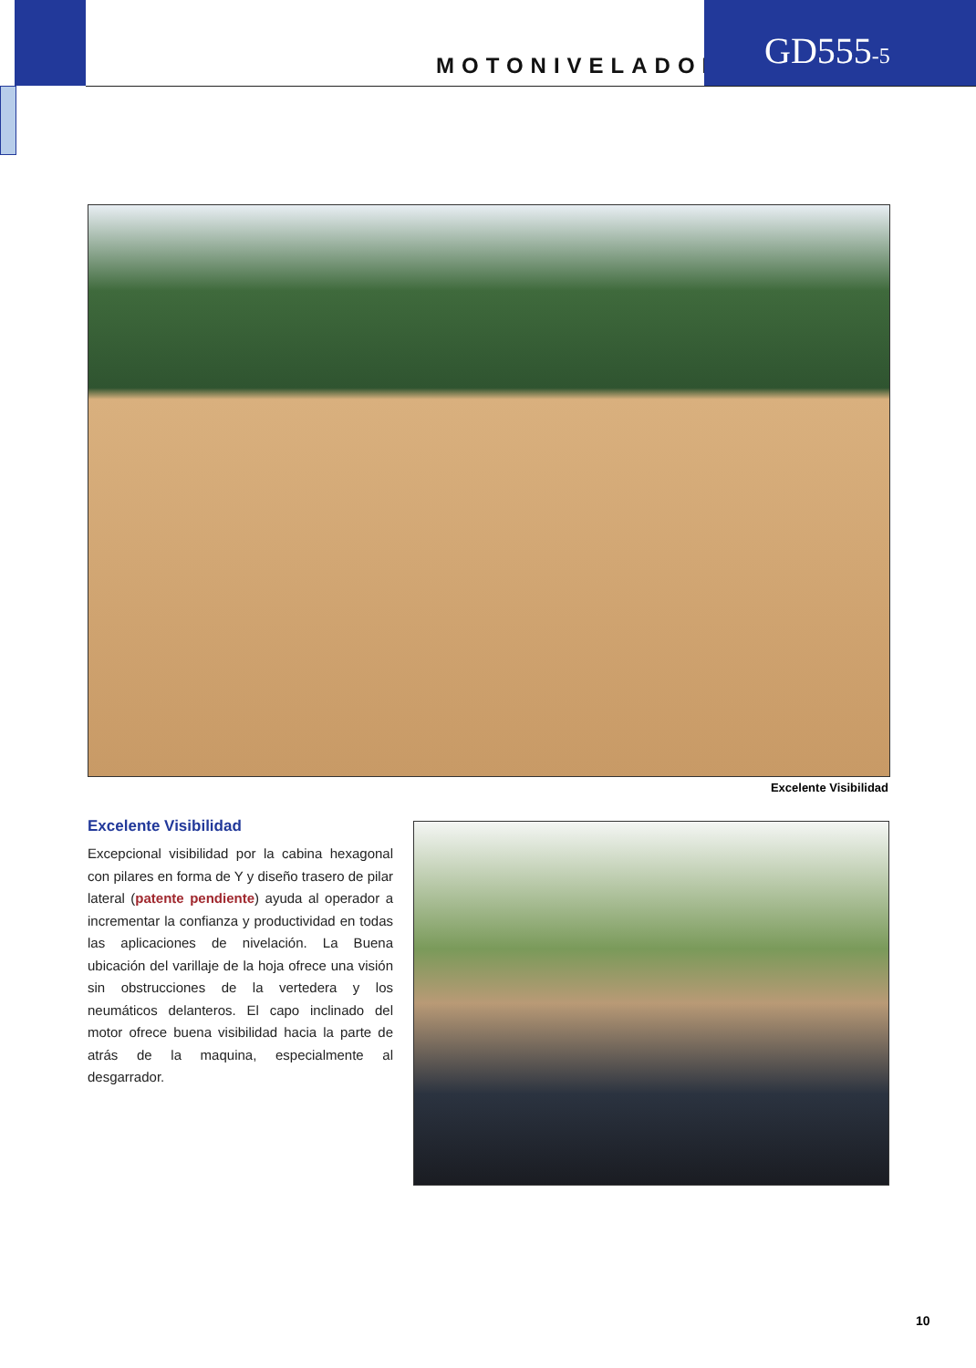MOTONIVELADORA
GD555-5
Excelente Visibilidad
Excelente Visibilidad
Excepcional visibilidad por la cabina hexagonal con pilares en forma de Y y diseño trasero de pilar lateral (patente pendiente) ayuda al operador a incrementar la confianza y productividad en todas las aplicaciones de nivelación. La Buena ubicación del varillaje de la hoja ofrece una visión sin obstrucciones de la vertedera y los neumáticos delanteros. El capo inclinado del motor ofrece buena visibilidad hacia la parte de atrás de la maquina, especialmente al desgarrador.
10